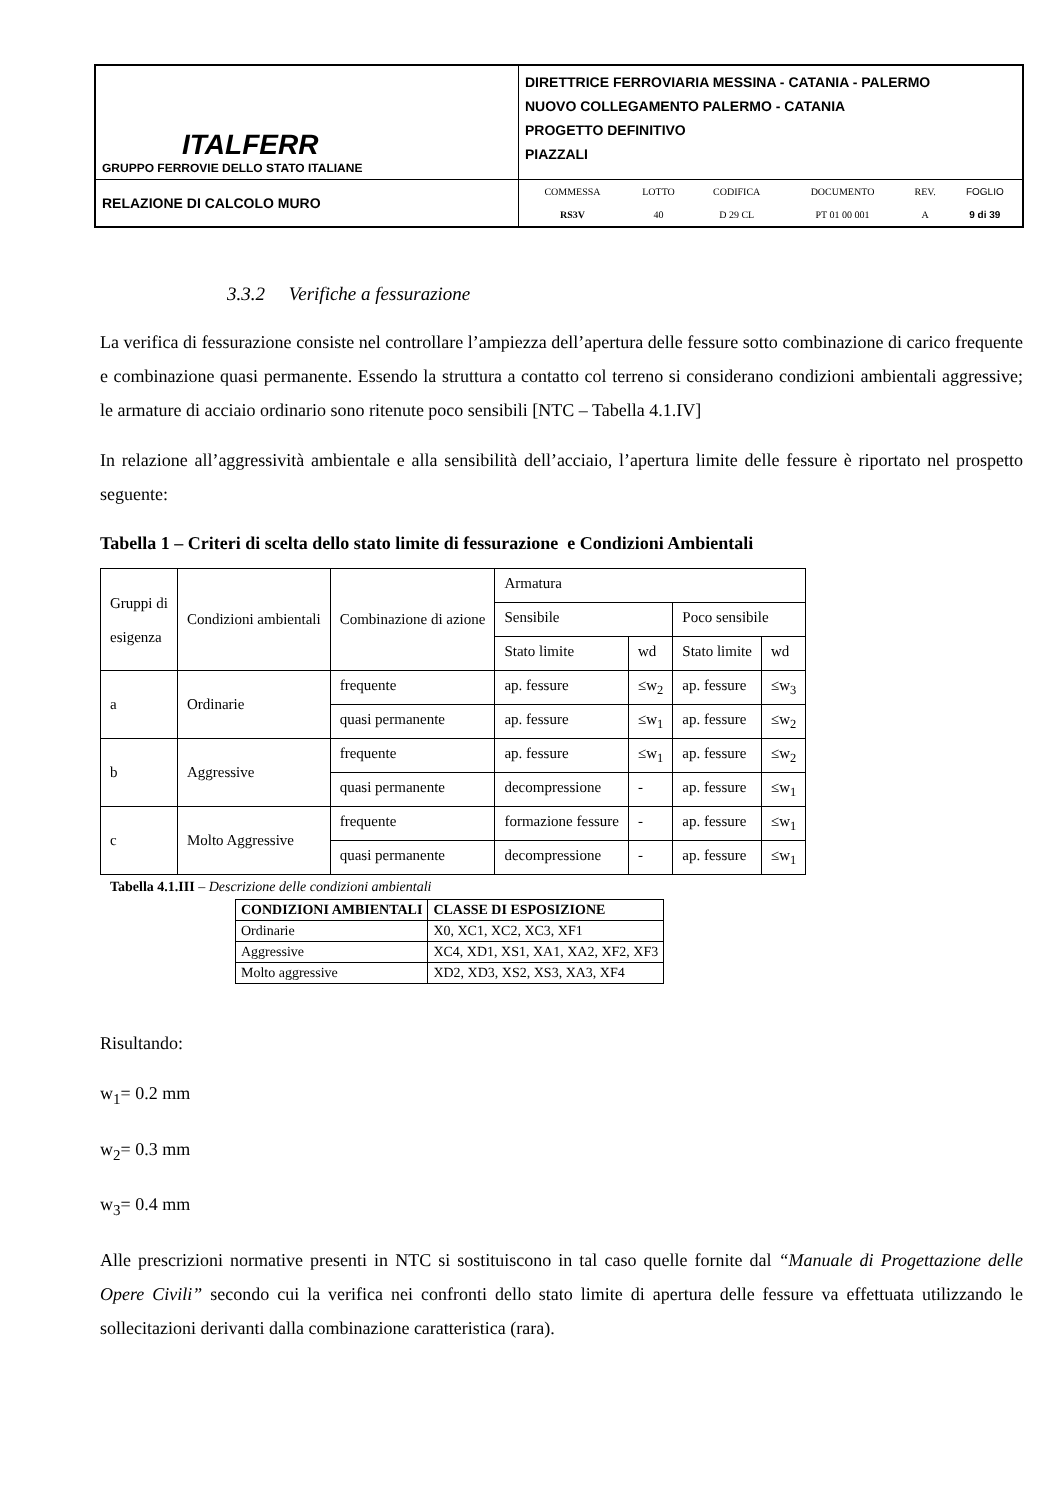| ITALFERR GRUPPO FERROVIE DELLO STATO ITALIANE | DIRETTRICE FERROVIARIA MESSINA - CATANIA - PALERMO NUOVO COLLEGAMENTO PALERMO - CATANIA PROGETTO DEFINITIVO PIAZZALI |
| RELAZIONE DI CALCOLO MURO | / COMMESSA / LOTTO / CODIFICA / DOCUMENTO / REV. / FOGLIO / / RS3V / 40 / D 29 CL / PT 01 00 001 / A / 9 di 39 / |
3.3.2 Verifiche a fessurazione
La verifica di fessurazione consiste nel controllare l’ampiezza dell’apertura delle fessure sotto combinazione di carico frequente e combinazione quasi permanente. Essendo la struttura a contatto col terreno si considerano condizioni ambientali aggressive; le armature di acciaio ordinario sono ritenute poco sensibili [NTC – Tabella 4.1.IV]
In relazione all’aggressività ambientale e alla sensibilità dell’acciaio, l’apertura limite delle fessure è riportato nel prospetto seguente:
Tabella 1 – Criteri di scelta dello stato limite di fessurazione e Condizioni Ambientali
| Gruppi di esigenza | Condizioni ambientali | Combinazione di azione | Armatura | | | |
| | | | Sensibile | | Poco sensibile | |
| | | | Stato limite | wd | Stato limite | wd |
| a | Ordinarie | frequente | ap. fessure | ≤w<sub>2</sub> | ap. fessure | ≤w<sub>3</sub> |
| | | quasi permanente | ap. fessure | ≤w<sub>1</sub> | ap. fessure | ≤w<sub>2</sub> |
| b | Aggressive | frequente | ap. fessure | ≤w<sub>1</sub> | ap. fessure | ≤w<sub>2</sub> |
| | | quasi permanente | decompressione | - | ap. fessure | ≤w<sub>1</sub> |
| c | Molto Aggressive | frequente | formazione fessure | - | ap. fessure | ≤w<sub>1</sub> |
| | | quasi permanente | decompressione | - | ap. fessure | ≤w<sub>1</sub> |
Tabella 4.1.III – Descrizione delle condizioni ambientali
| CONDIZIONI AMBIENTALI | CLASSE DI ESPOSIZIONE |
| --- | --- |
| Ordinarie | X0, XC1, XC2, XC3, XF1 |
| Aggressive | XC4, XD1, XS1, XA1, XA2, XF2, XF3 |
| Molto aggressive | XD2, XD3, XS2, XS3, XA3, XF4 |
Risultando:
w<sub>1</sub>= 0.2 mm
w<sub>2</sub>= 0.3 mm
w<sub>3</sub>= 0.4 mm
Alle prescrizioni normative presenti in NTC si sostituiscono in tal caso quelle fornite dal “Manuale di Progettazione delle Opere Civili” secondo cui la verifica nei confronti dello stato limite di apertura delle fessure va effettuata utilizzando le sollecitazioni derivanti dalla combinazione caratteristica (rara).